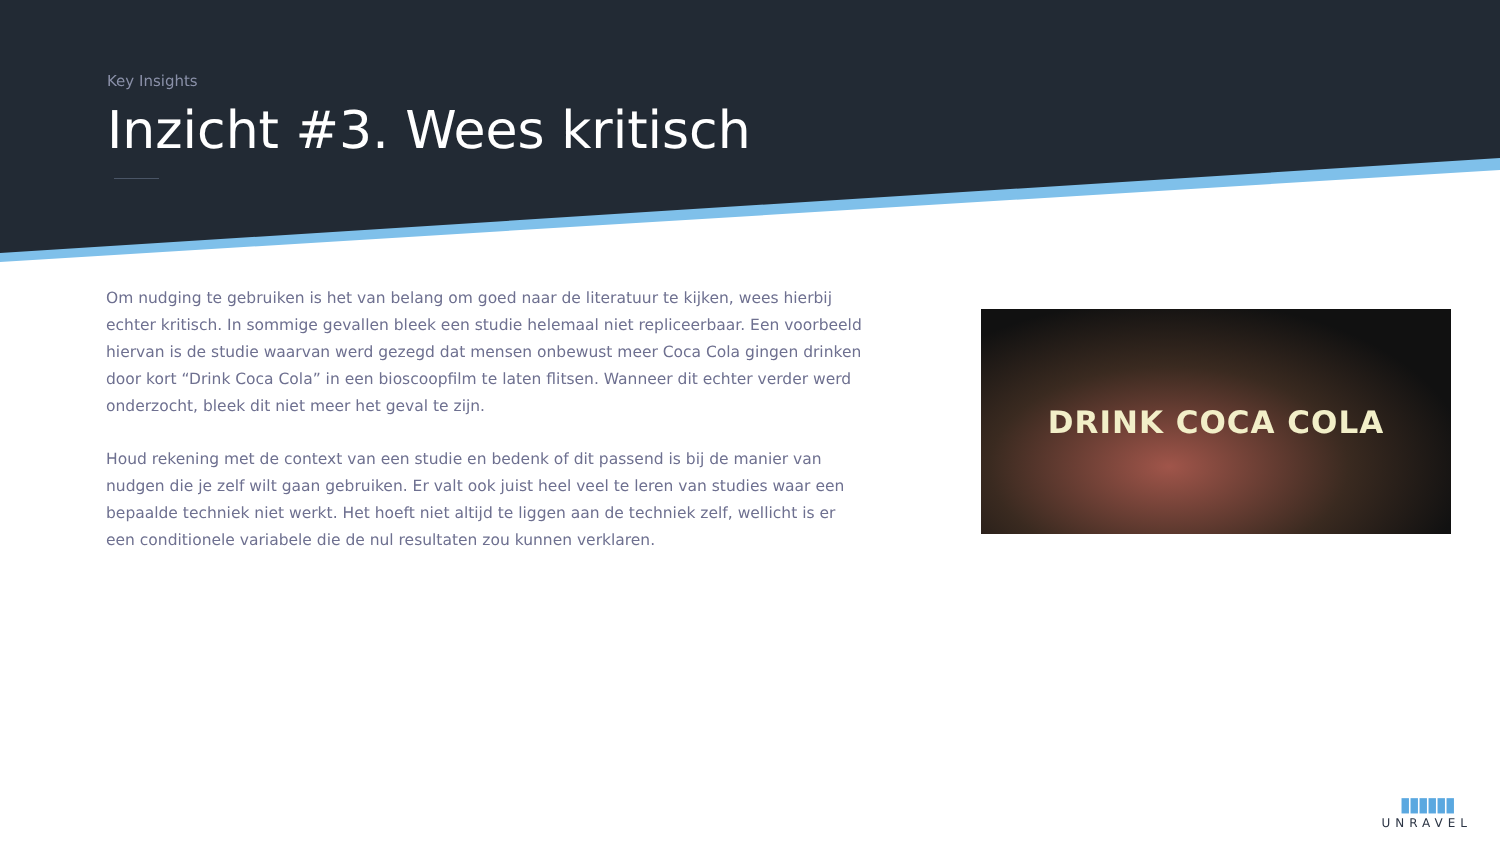Key Insights
Inzicht #3. Wees kritisch
Om nudging te gebruiken is het van belang om goed naar de literatuur te kijken, wees hierbij echter kritisch. In sommige gevallen bleek een studie helemaal niet repliceerbaar. Een voorbeeld hiervan is de studie waarvan werd gezegd dat mensen onbewust meer Coca Cola gingen drinken door kort “Drink Coca Cola” in een bioscoopfilm te laten flitsen. Wanneer dit echter verder werd onderzocht, bleek dit niet meer het geval te zijn.
Houd rekening met de context van een studie en bedenk of dit passend is bij de manier van nudgen die je zelf wilt gaan gebruiken. Er valt ook juist heel veel te leren van studies waar een bepaalde techniek niet werkt. Het hoeft niet altijd te liggen aan de techniek zelf, wellicht is er een conditionele variabele die de nul resultaten zou kunnen verklaren.
DRINK COCA COLA
▮▮▮▮▮▮
UNRAVEL